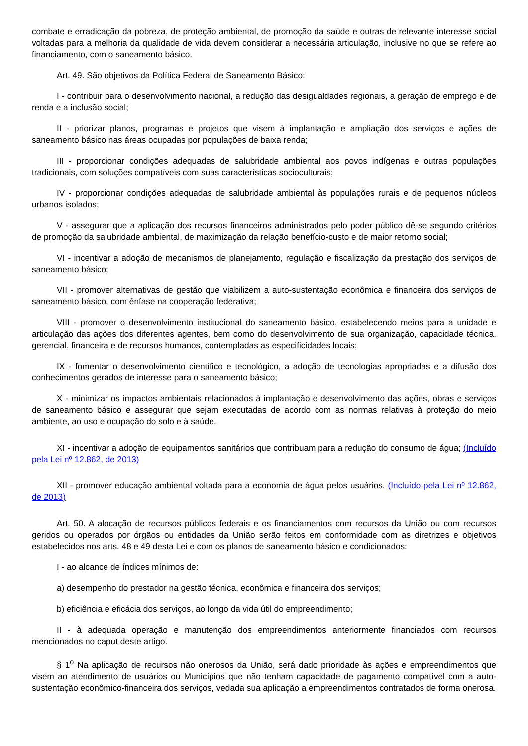combate e erradicação da pobreza, de proteção ambiental, de promoção da saúde e outras de relevante interesse social voltadas para a melhoria da qualidade de vida devem considerar a necessária articulação, inclusive no que se refere ao financiamento, com o saneamento básico.
Art. 49. São objetivos da Política Federal de Saneamento Básico:
I - contribuir para o desenvolvimento nacional, a redução das desigualdades regionais, a geração de emprego e de renda e a inclusão social;
II - priorizar planos, programas e projetos que visem à implantação e ampliação dos serviços e ações de saneamento básico nas áreas ocupadas por populações de baixa renda;
III - proporcionar condições adequadas de salubridade ambiental aos povos indígenas e outras populações tradicionais, com soluções compatíveis com suas características socioculturais;
IV - proporcionar condições adequadas de salubridade ambiental às populações rurais e de pequenos núcleos urbanos isolados;
V - assegurar que a aplicação dos recursos financeiros administrados pelo poder público dê-se segundo critérios de promoção da salubridade ambiental, de maximização da relação benefício-custo e de maior retorno social;
VI - incentivar a adoção de mecanismos de planejamento, regulação e fiscalização da prestação dos serviços de saneamento básico;
VII - promover alternativas de gestão que viabilizem a auto-sustentação econômica e financeira dos serviços de saneamento básico, com ênfase na cooperação federativa;
VIII - promover o desenvolvimento institucional do saneamento básico, estabelecendo meios para a unidade e articulação das ações dos diferentes agentes, bem como do desenvolvimento de sua organização, capacidade técnica, gerencial, financeira e de recursos humanos, contempladas as especificidades locais;
IX - fomentar o desenvolvimento científico e tecnológico, a adoção de tecnologias apropriadas e a difusão dos conhecimentos gerados de interesse para o saneamento básico;
X - minimizar os impactos ambientais relacionados à implantação e desenvolvimento das ações, obras e serviços de saneamento básico e assegurar que sejam executadas de acordo com as normas relativas à proteção do meio ambiente, ao uso e ocupação do solo e à saúde.
XI - incentivar a adoção de equipamentos sanitários que contribuam para a redução do consumo de água; (Incluído pela Lei nº 12.862, de 2013)
XII - promover educação ambiental voltada para a economia de água pelos usuários. (Incluído pela Lei nº 12.862, de 2013)
Art. 50. A alocação de recursos públicos federais e os financiamentos com recursos da União ou com recursos geridos ou operados por órgãos ou entidades da União serão feitos em conformidade com as diretrizes e objetivos estabelecidos nos arts. 48 e 49 desta Lei e com os planos de saneamento básico e condicionados:
I - ao alcance de índices mínimos de:
a) desempenho do prestador na gestão técnica, econômica e financeira dos serviços;
b) eficiência e eficácia dos serviços, ao longo da vida útil do empreendimento;
II - à adequada operação e manutenção dos empreendimentos anteriormente financiados com recursos mencionados no caput deste artigo.
§ 1<sup>o</sup> Na aplicação de recursos não onerosos da União, será dado prioridade às ações e empreendimentos que visem ao atendimento de usuários ou Municípios que não tenham capacidade de pagamento compatível com a auto-sustentação econômico-financeira dos serviços, vedada sua aplicação a empreendimentos contratados de forma onerosa.